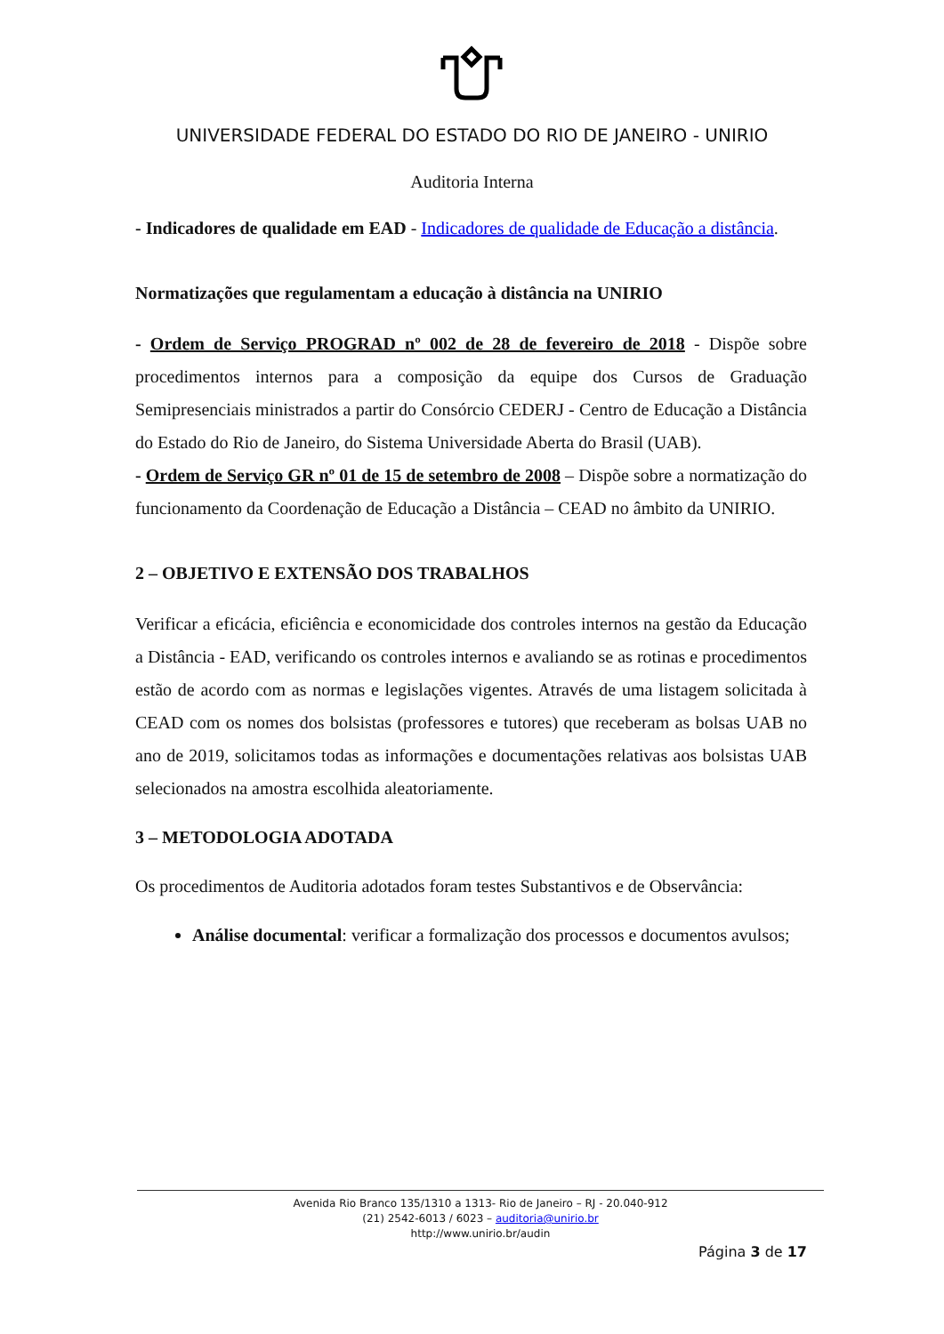UNIVERSIDADE FEDERAL DO ESTADO DO RIO DE JANEIRO - UNIRIO
Auditoria Interna
- Indicadores de qualidade em EAD - Indicadores de qualidade de Educação a distância.
Normatizações que regulamentam a educação à distância na UNIRIO
- Ordem de Serviço PROGRAD nº 002 de 28 de fevereiro de 2018 - Dispõe sobre procedimentos internos para a composição da equipe dos Cursos de Graduação Semipresenciais ministrados a partir do Consórcio CEDERJ - Centro de Educação a Distância do Estado do Rio de Janeiro, do Sistema Universidade Aberta do Brasil (UAB).
- Ordem de Serviço GR nº 01 de 15 de setembro de 2008 – Dispõe sobre a normatização do funcionamento da Coordenação de Educação a Distância – CEAD no âmbito da UNIRIO.
2 – OBJETIVO E EXTENSÃO DOS TRABALHOS
Verificar a eficácia, eficiência e economicidade dos controles internos na gestão da Educação a Distância - EAD, verificando os controles internos e avaliando se as rotinas e procedimentos estão de acordo com as normas e legislações vigentes. Através de uma listagem solicitada à CEAD com os nomes dos bolsistas (professores e tutores) que receberam as bolsas UAB no ano de 2019, solicitamos todas as informações e documentações relativas aos bolsistas UAB selecionados na amostra escolhida aleatoriamente.
3 – METODOLOGIA ADOTADA
Os procedimentos de Auditoria adotados foram testes Substantivos e de Observância:
Análise documental: verificar a formalização dos processos e documentos avulsos;
Avenida Rio Branco 135/1310 a 1313- Rio de Janeiro – RJ - 20.040-912
(21) 2542-6013 / 6023 – auditoria@unirio.br
http://www.unirio.br/audin
Página 3 de 17